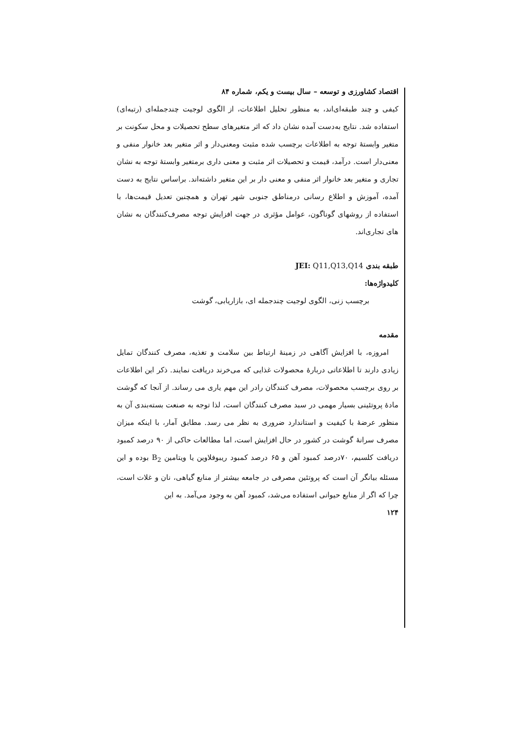اقتصاد کشاورزی و توسعه – سال بیست و یکم، شماره ۸۴
کیفی و چند طبقه‌ای‌اند، به منظور تحلیل اطلاعات، از الگوی لوجیت چندجمله‌ای (رتبه‌ای) استفاده شد. نتایج به‌دست آمده نشان داد که اثر متغیرهای سطح تحصیلات و محل سکونت بر متغیر وابستهٔ توجه به اطلاعات برچسب شده مثبت ومعنی‌دار و اثر متغیر بعد خانوار منفی و معنی‌دار است. درآمد، قیمت و تحصیلات اثر مثبت و معنی داری برمتغیر وابستهٔ توجه به نشان تجاری و متغیر بعد خانوار اثر منفی و معنی دار بر این متغیر داشته‌اند. براساس نتایج به دست آمده، آموزش و اطلاع رسانی درمناطق جنوبی شهر تهران و همچنین تعدیل قیمت‌ها، با استفاده از روشهای گوناگون، عوامل مؤثری در جهت افزایش توجه مصرف‌کنندگان به نشان های تجاری‌اند.
طبقه بندی JEI: Q11,Q13,Q14
کلیدواژه‌ها:
برچسب زنی، الگوی لوجیت چندجمله ای، بازاریابی، گوشت
مقدمه
امروزه، با افزایش آگاهی در زمینهٔ ارتباط بین سلامت و تغذیه، مصرف کنندگان تمایل زیادی دارند تا اطلاعاتی دربارهٔ محصولات غذایی که می‌خرند دریافت نمایند. ذکر این اطلاعات بر روی برچسب محصولات، مصرف کنندگان رادر این مهم یاری می رساند. از آنجا که گوشت مادهٔ پروتئینی بسیار مهمی در سبد مصرف کنندگان است، لذا توجه به صنعت بسته‌بندی آن به منظور عرضهٔ با کیفیت و استاندارد ضروری به نظر می رسد. مطابق آمار، با اینکه میزان مصرف سرانهٔ گوشت در کشور در حال افزایش است، اما مطالعات حاکی از ۹۰ درصد کمبود دریافت کلسیم، ۷۰درصد کمبود آهن و ۶۵ درصد کمبود ریبوفلاوین یا ویتامین B<sub>2</sub> بوده و این مسئله بیانگر آن است که پروتئین مصرفی در جامعه بیشتر از منابع گیاهی، نان و غلات است، چرا که اگر از منابع حیوانی استفاده می‌شد، کمبود آهن به وجود می‌آمد. به این
۱۲۴